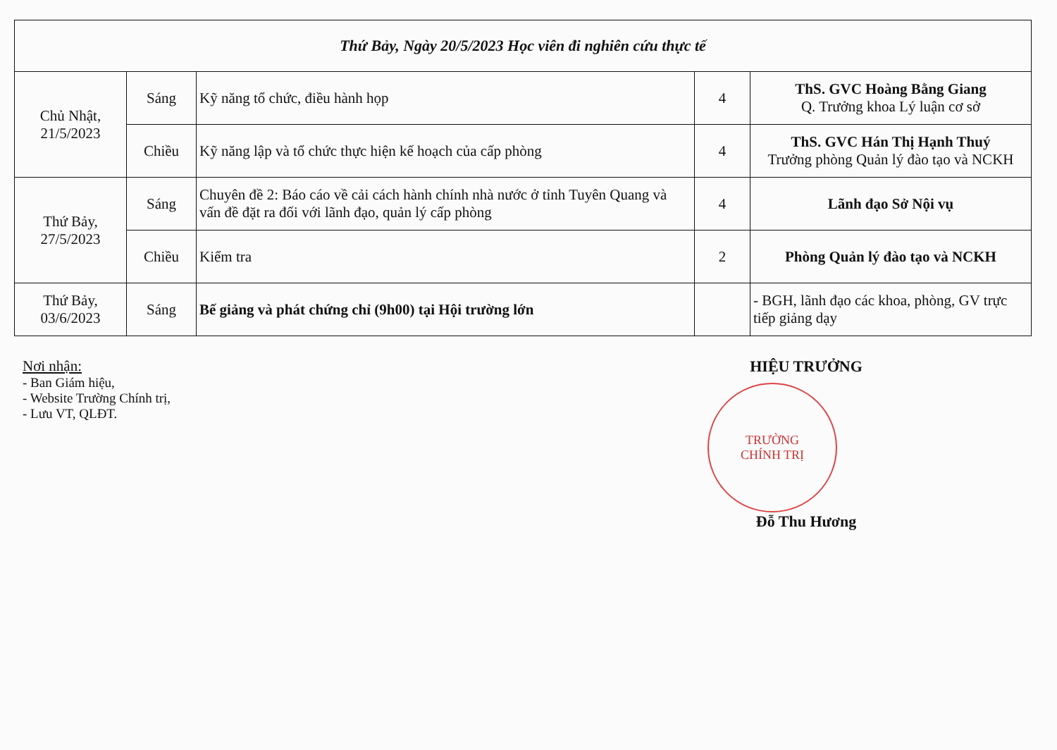| Thứ Bảy, Ngày 20/5/2023 Học viên đi nghiên cứu thực tế | | | | |
| Chủ Nhật, 21/5/2023 | Sáng | Kỹ năng tổ chức, điều hành họp | 4 | ThS. GVC Hoàng Bằng Giang Q. Trưởng khoa Lý luận cơ sở |
| | Chiều | Kỹ năng lập và tổ chức thực hiện kế hoạch của cấp phòng | 4 | ThS. GVC Hán Thị Hạnh Thuý Trưởng phòng Quản lý đào tạo và NCKH |
| Thứ Bảy, 27/5/2023 | Sáng | Chuyên đề 2: Báo cáo về cải cách hành chính nhà nước ở tỉnh Tuyên Quang và vấn đề đặt ra đối với lãnh đạo, quản lý cấp phòng | 4 | Lãnh đạo Sở Nội vụ |
| | Chiều | Kiểm tra | 2 | Phòng Quản lý đào tạo và NCKH |
| Thứ Bảy, 03/6/2023 | Sáng | Bế giảng và phát chứng chỉ (9h00) tại Hội trường lớn | | - BGH, lãnh đạo các khoa, phòng, GV trực tiếp giảng dạy |
Nơi nhận:
- Ban Giám hiệu,
- Website Trường Chính trị,
- Lưu VT, QLĐT.
HIỆU TRƯỞNG
TRƯỜNG
CHÍNH TRỊ
Đỗ Thu Hương